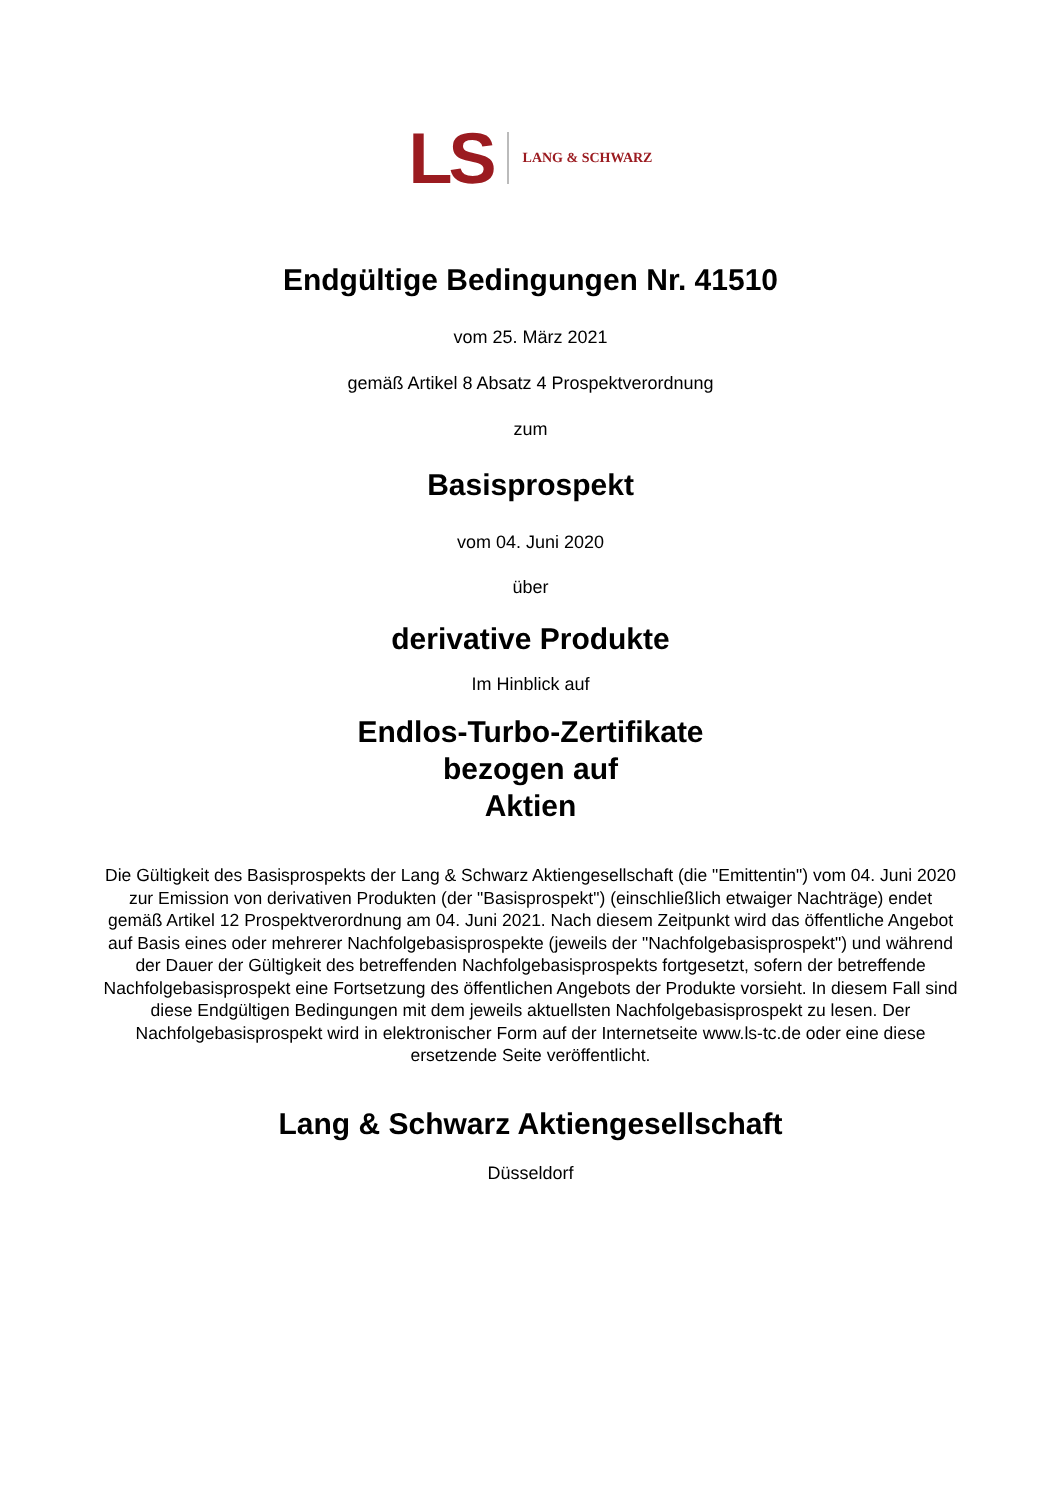LS LANG & SCHWARZ
Endgültige Bedingungen Nr. 41510
vom 25. März 2021
gemäß Artikel 8 Absatz 4 Prospektverordnung
zum
Basisprospekt
vom 04. Juni 2020
über
derivative Produkte
Im Hinblick auf
Endlos-Turbo-Zertifikate
bezogen auf
Aktien
Die Gültigkeit des Basisprospekts der Lang & Schwarz Aktiengesellschaft (die "Emittentin") vom 04. Juni 2020 zur Emission von derivativen Produkten (der "Basisprospekt") (einschließlich etwaiger Nachträge) endet gemäß Artikel 12 Prospektverordnung am 04. Juni 2021. Nach diesem Zeitpunkt wird das öffentliche Angebot auf Basis eines oder mehrerer Nachfolgebasisprospekte (jeweils der "Nachfolgebasisprospekt") und während der Dauer der Gültigkeit des betreffenden Nachfolgebasisprospekts fortgesetzt, sofern der betreffende Nachfolgebasisprospekt eine Fortsetzung des öffentlichen Angebots der Produkte vorsieht. In diesem Fall sind diese Endgültigen Bedingungen mit dem jeweils aktuellsten Nachfolgebasisprospekt zu lesen. Der Nachfolgebasisprospekt wird in elektronischer Form auf der Internetseite www.ls-tc.de oder eine diese ersetzende Seite veröffentlicht.
Lang & Schwarz Aktiengesellschaft
Düsseldorf